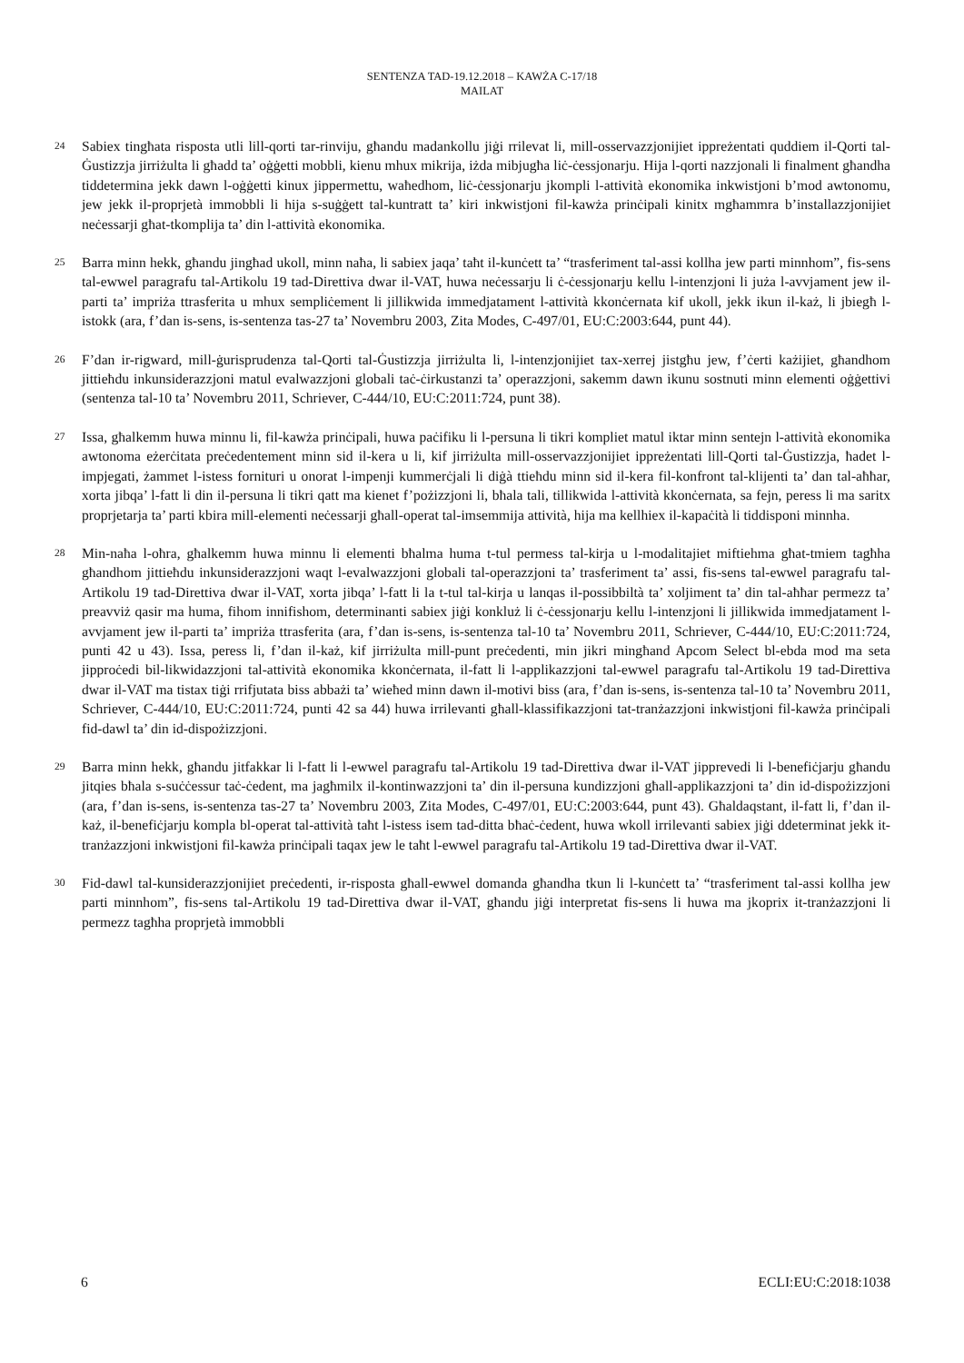SENTENZA TAD-19.12.2018 – KAWŻA C-17/18
MAILAT
24
Sabiex tingħata risposta utli lill-qorti tar-rinviju, għandu madankollu jiġi rrilevat li, mill-osservazzjonijiet ippreżentati quddiem il-Qorti tal-Ġustizzja jirriżulta li għadd ta’ oġġetti mobbli, kienu mhux mikrija, iżda mibjugħa liċ-ċessjonarju. Hija l-qorti nazzjonali li finalment għandha tiddetermina jekk dawn l-oġġetti kinux jippermettu, waħedhom, liċ-ċessjonarju jkompli l-attività ekonomika inkwistjoni b’mod awtonomu, jew jekk il-proprjetà immobbli li hija s-suġġett tal-kuntratt ta’ kiri inkwistjoni fil-kawża prinċipali kinitx mgħammra b’installazzjonijiet neċessarji għat-tkomplija ta’ din l-attività ekonomika.
25
Barra minn hekk, għandu jingħad ukoll, minn naħa, li sabiex jaqa’ taħt il-kunċett ta’ “trasferiment tal-assi kollha jew parti minnhom”, fis-sens tal-ewwel paragrafu tal-Artikolu 19 tad-Direttiva dwar il-VAT, huwa neċessarju li ċ-ċessjonarju kellu l-intenzjoni li jużа l-avvjament jew il-parti ta’ impriża ttrasferita u mhux sempliċement li jillikwida immedjatament l-attività kkonċernata kif ukoll, jekk ikun il-każ, li jbiegħ l-istokk (ara, f’dan is-sens, is-sentenza tas-27 ta’ Novembru 2003, Zita Modes, C-497/01, EU:C:2003:644, punt 44).
26
F’dan ir-rigward, mill-ġurisprudenza tal-Qorti tal-Ġustizzja jirriżulta li, l-intenzjonijiet tax-xerrej jistgħu jew, f’ċerti każijiet, għandhom jittieħdu inkunsiderazzjoni matul evalwazzjoni globali taċ-ċirkustanzi ta’ operazzjoni, sakemm dawn ikunu sostnuti minn elementi oġġettivi (sentenza tal-10 ta’ Novembru 2011, Schriever, C-444/10, EU:C:2011:724, punt 38).
27
Issa, għalkemm huwa minnu li, fil-kawża prinċipali, huwa paċifiku li l-persuna li tikri kompliet matul iktar minn sentejn l-attività ekonomika awtonoma eżerċitata preċedentement minn sid il-kera u li, kif jirriżulta mill-osservazzjonijiet ippreżentati lill-Qorti tal-Ġustizzja, ħadet l-impjegati, żammet l-istess fornituri u onorat l-impenji kummerċjali li diġà ttieħdu minn sid il-kera fil-konfront tal-klijenti ta’ dan tal-aħħar, xorta jibqa’ l-fatt li din il-persuna li tikri qatt ma kienet f’pożizzjoni li, bħala tali, tillikwida l-attività kkonċernata, sa fejn, peress li ma saritx proprjetarja ta’ parti kbira mill-elementi neċessarji għall-operat tal-imsemmija attività, hija ma kellhiex il-kapaċità li tiddisponi minnha.
28
Min-naħa l-oħra, għalkemm huwa minnu li elementi bħalma huma t-tul permess tal-kirja u l-modalitajiet miftiehma għat-tmiem tagħha għandhom jittieħdu inkunsiderazzjoni waqt l-evalwazzjoni globali tal-operazzjoni ta’ trasferiment ta’ assi, fis-sens tal-ewwel paragrafu tal-Artikolu 19 tad-Direttiva dwar il-VAT, xorta jibqa’ l-fatt li la t-tul tal-kirja u lanqas il-possibbiltà ta’ xoljiment ta’ din tal-aħħar permezz ta’ preavviż qasir ma huma, fihom innifishom, determinanti sabiex jiġi konkluż li ċ-ċessjonarju kellu l-intenzjoni li jillikwida immedjatament l-avvjament jew il-parti ta’ impriża ttrasferita (ara, f’dan is-sens, is-sentenza tal-10 ta’ Novembru 2011, Schriever, C-444/10, EU:C:2011:724, punti 42 u 43). Issa, peress li, f’dan il-każ, kif jirriżulta mill-punt preċedenti, min jikri mingħand Apcom Select bl-ebda mod ma seta jipproċedi bil-likwidazzjoni tal-attività ekonomika kkonċernata, il-fatt li l-applikazzjoni tal-ewwel paragrafu tal-Artikolu 19 tad-Direttiva dwar il-VAT ma tistax tiġi rrifjutata biss abbażi ta’ wieħed minn dawn il-motivi biss (ara, f’dan is-sens, is-sentenza tal-10 ta’ Novembru 2011, Schriever, C-444/10, EU:C:2011:724, punti 42 sa 44) huwa irrilevanti għall-klassifikazzjoni tat-tranżazzjoni inkwistjoni fil-kawża prinċipali fid-dawl ta’ din id-dispożizzjoni.
29
Barra minn hekk, għandu jitfakkar li l-fatt li l-ewwel paragrafu tal-Artikolu 19 tad-Direttiva dwar il-VAT jipprevedi li l-benefiċjarju għandu jitqies bħala s-suċċessur taċ-ċedent, ma jagħmilx il-kontinwazzjoni ta’ din il-persuna kundizzjoni għall-applikazzjoni ta’ din id-dispożizzjoni (ara, f’dan is-sens, is-sentenza tas-27 ta’ Novembru 2003, Zita Modes, C-497/01, EU:C:2003:644, punt 43). Għaldaqstant, il-fatt li, f’dan il-każ, il-benefiċjarju kompla bl-operat tal-attività taħt l-istess isem tad-ditta bħaċ-ċedent, huwa wkoll irrilevanti sabiex jiġi ddeterminat jekk it-tranżazzjoni inkwistjoni fil-kawża prinċipali taqax jew le taħt l-ewwel paragrafu tal-Artikolu 19 tad-Direttiva dwar il-VAT.
30
Fid-dawl tal-kunsiderazzjonijiet preċedenti, ir-risposta għall-ewwel domanda għandha tkun li l-kunċett ta’ “trasferiment tal-assi kollha jew parti minnhom”, fis-sens tal-Artikolu 19 tad-Direttiva dwar il-VAT, għandu jiġi interpretat fis-sens li huwa ma jkoprix it-tranżazzjoni li permezz tagħha proprjetà immobbli
6 ECLI:EU:C:2018:1038